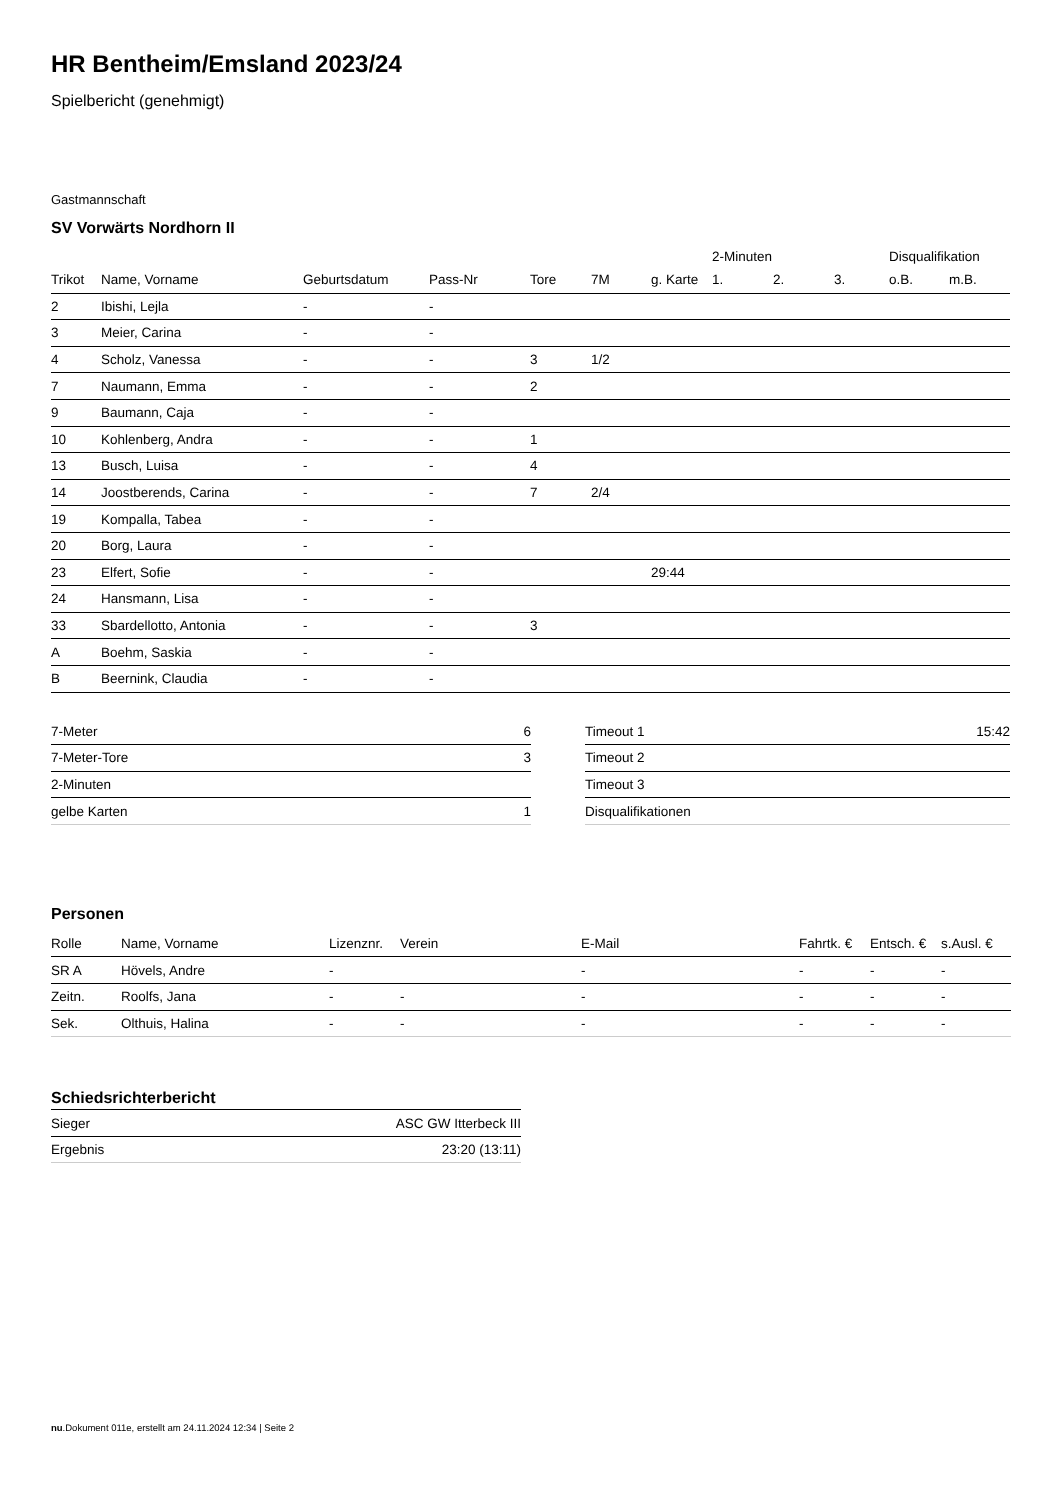HR Bentheim/Emsland 2023/24
Spielbericht (genehmigt)
Gastmannschaft
SV Vorwärts Nordhorn II
| | | | | | | | 2-Minuten | | | Disqualifikation | |
| --- | --- | --- | --- | --- | --- | --- | --- | --- | --- | --- | --- |
| Trikot | Name, Vorname | Geburtsdatum | Pass-Nr | Tore | 7M | g. Karte | 1. | 2. | 3. | o.B. | m.B. |
| 2 | Ibishi, Lejla | - | - | | | | | | | | |
| 3 | Meier, Carina | - | - | | | | | | | | |
| 4 | Scholz, Vanessa | - | - | 3 | 1/2 | | | | | | |
| 7 | Naumann, Emma | - | - | 2 | | | | | | | |
| 9 | Baumann, Caja | - | - | | | | | | | | |
| 10 | Kohlenberg, Andra | - | - | 1 | | | | | | | |
| 13 | Busch, Luisa | - | - | 4 | | | | | | | |
| 14 | Joostberends, Carina | - | - | 7 | 2/4 | | | | | | |
| 19 | Kompalla, Tabea | - | - | | | | | | | | |
| 20 | Borg, Laura | - | - | | | | | | | | |
| 23 | Elfert, Sofie | - | - | | | 29:44 | | | | | |
| 24 | Hansmann, Lisa | - | - | | | | | | | | |
| 33 | Sbardellotto, Antonia | - | - | 3 | | | | | | | |
| A | Boehm, Saskia | - | - | | | | | | | | |
| B | Beernink, Claudia | - | - | | | | | | | | |
| 7-Meter | 6 |
| 7-Meter-Tore | 3 |
| 2-Minuten | |
| gelbe Karten | 1 |
| Timeout 1 | 15:42 |
| Timeout 2 | |
| Timeout 3 | |
| Disqualifikationen | |
Personen
| Rolle | Name, Vorname | Lizenznr. | Verein | E-Mail | Fahrtk. € | Entsch. € | s.Ausl. € |
| --- | --- | --- | --- | --- | --- | --- | --- |
| SR A | Hövels, Andre | - | | - | - | - | - |
| Zeitn. | Roolfs, Jana | - | - | - | - | - | - |
| Sek. | Olthuis, Halina | - | - | - | - | - | - |
Schiedsrichterbericht
| Sieger | ASC GW Itterbeck III |
| Ergebnis | 23:20 (13:11) |
nu.Dokument 011e, erstellt am 24.11.2024 12:34 | Seite 2